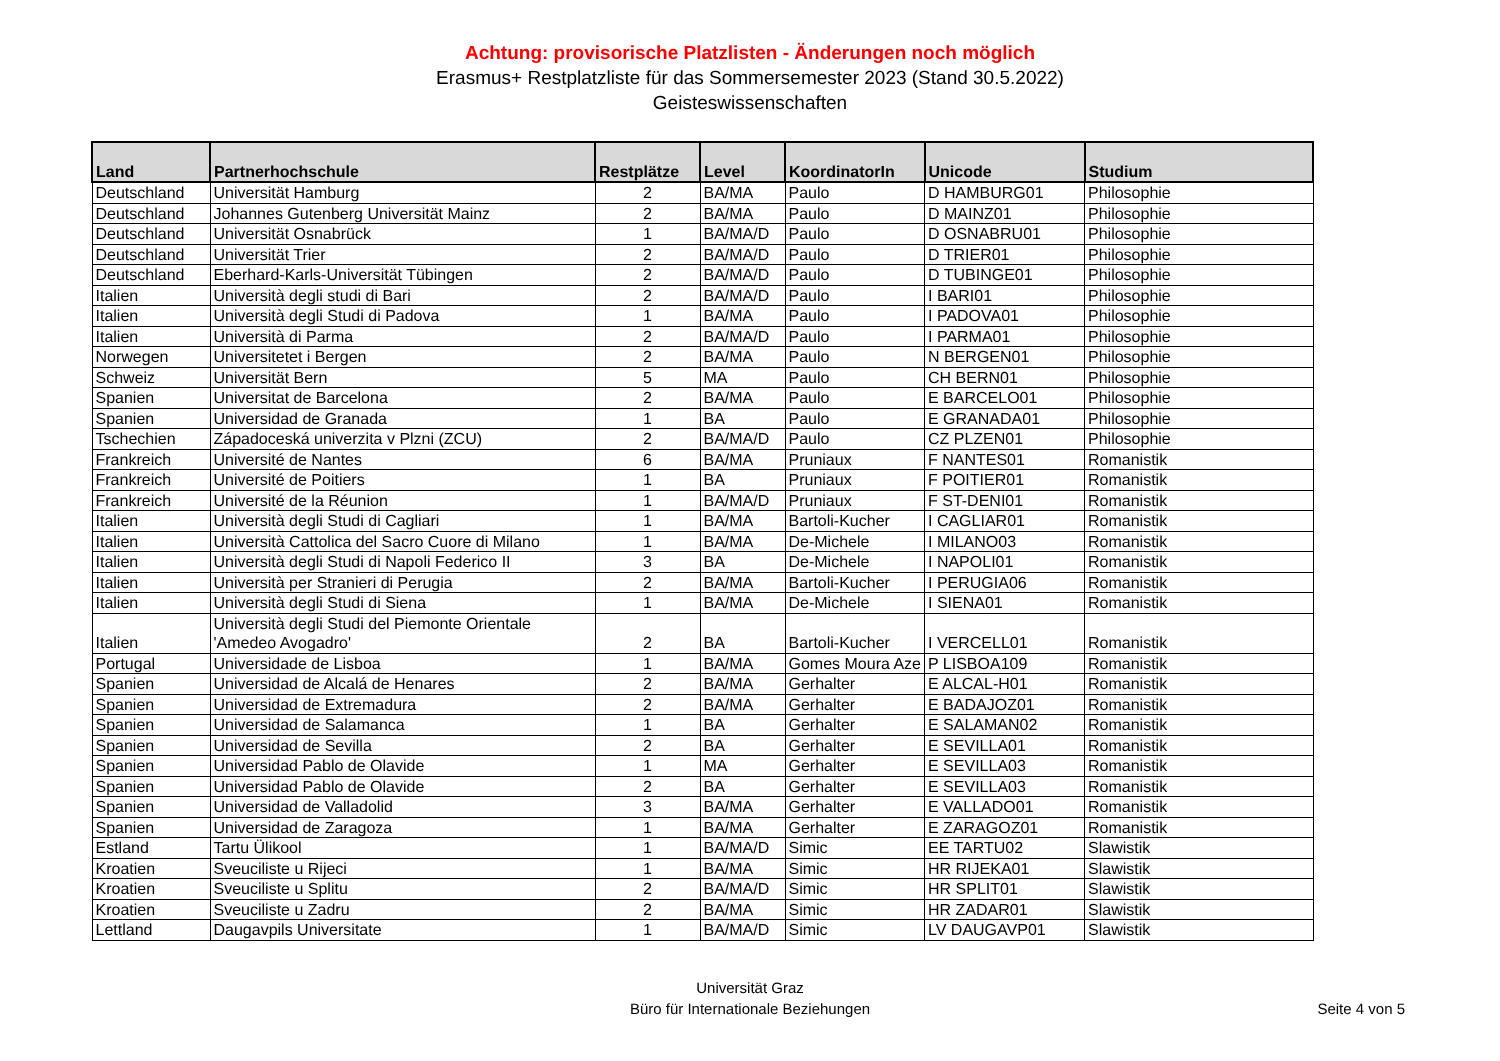Achtung: provisorische Platzlisten - Änderungen noch möglich
Erasmus+ Restplatzliste für das Sommersemester 2023 (Stand 30.5.2022)
Geisteswissenschaften
| Land | Partnerhochschule | Restplätze | Level | KoordinatorIn | Unicode | Studium |
| --- | --- | --- | --- | --- | --- | --- |
| Deutschland | Universität Hamburg | 2 | BA/MA | Paulo | D HAMBURG01 | Philosophie |
| Deutschland | Johannes Gutenberg Universität Mainz | 2 | BA/MA | Paulo | D MAINZ01 | Philosophie |
| Deutschland | Universität Osnabrück | 1 | BA/MA/D | Paulo | D OSNABRU01 | Philosophie |
| Deutschland | Universität Trier | 2 | BA/MA/D | Paulo | D TRIER01 | Philosophie |
| Deutschland | Eberhard-Karls-Universität Tübingen | 2 | BA/MA/D | Paulo | D TUBINGE01 | Philosophie |
| Italien | Università degli studi di Bari | 2 | BA/MA/D | Paulo | I BARI01 | Philosophie |
| Italien | Università degli Studi di Padova | 1 | BA/MA | Paulo | I PADOVA01 | Philosophie |
| Italien | Università di Parma | 2 | BA/MA/D | Paulo | I PARMA01 | Philosophie |
| Norwegen | Universitetet i Bergen | 2 | BA/MA | Paulo | N BERGEN01 | Philosophie |
| Schweiz | Universität Bern | 5 | MA | Paulo | CH BERN01 | Philosophie |
| Spanien | Universitat de Barcelona | 2 | BA/MA | Paulo | E BARCELO01 | Philosophie |
| Spanien | Universidad de Granada | 1 | BA | Paulo | E GRANADA01 | Philosophie |
| Tschechien | Západoceská univerzita v Plzni (ZCU) | 2 | BA/MA/D | Paulo | CZ PLZEN01 | Philosophie |
| Frankreich | Université de Nantes | 6 | BA/MA | Pruniaux | F NANTES01 | Romanistik |
| Frankreich | Université de Poitiers | 1 | BA | Pruniaux | F POITIER01 | Romanistik |
| Frankreich | Université de la Réunion | 1 | BA/MA/D | Pruniaux | F ST-DENI01 | Romanistik |
| Italien | Università degli Studi di Cagliari | 1 | BA/MA | Bartoli-Kucher | I CAGLIAR01 | Romanistik |
| Italien | Università Cattolica del Sacro Cuore di Milano | 1 | BA/MA | De-Michele | I MILANO03 | Romanistik |
| Italien | Università degli Studi di Napoli Federico II | 3 | BA | De-Michele | I NAPOLI01 | Romanistik |
| Italien | Università per Stranieri di Perugia | 2 | BA/MA | Bartoli-Kucher | I PERUGIA06 | Romanistik |
| Italien | Università degli Studi di Siena | 1 | BA/MA | De-Michele | I SIENA01 | Romanistik |
| Italien | Università degli Studi del Piemonte Orientale 'Amedeo Avogadro' | 2 | BA | Bartoli-Kucher | I VERCELL01 | Romanistik |
| Portugal | Universidade de Lisboa | 1 | BA/MA | Gomes Moura Aze | P LISBOA109 | Romanistik |
| Spanien | Universidad de Alcalá de Henares | 2 | BA/MA | Gerhalter | E ALCAL-H01 | Romanistik |
| Spanien | Universidad de Extremadura | 2 | BA/MA | Gerhalter | E BADAJOZ01 | Romanistik |
| Spanien | Universidad de Salamanca | 1 | BA | Gerhalter | E SALAMAN02 | Romanistik |
| Spanien | Universidad de Sevilla | 2 | BA | Gerhalter | E SEVILLA01 | Romanistik |
| Spanien | Universidad Pablo de Olavide | 1 | MA | Gerhalter | E SEVILLA03 | Romanistik |
| Spanien | Universidad Pablo de Olavide | 2 | BA | Gerhalter | E SEVILLA03 | Romanistik |
| Spanien | Universidad de Valladolid | 3 | BA/MA | Gerhalter | E VALLADO01 | Romanistik |
| Spanien | Universidad de Zaragoza | 1 | BA/MA | Gerhalter | E ZARAGOZ01 | Romanistik |
| Estland | Tartu Ülikool | 1 | BA/MA/D | Simic | EE TARTU02 | Slawistik |
| Kroatien | Sveuciliste u Rijeci | 1 | BA/MA | Simic | HR RIJEKA01 | Slawistik |
| Kroatien | Sveuciliste u Splitu | 2 | BA/MA/D | Simic | HR SPLIT01 | Slawistik |
| Kroatien | Sveuciliste u Zadru | 2 | BA/MA | Simic | HR ZADAR01 | Slawistik |
| Lettland | Daugavpils Universitate | 1 | BA/MA/D | Simic | LV DAUGAVP01 | Slawistik |
Universität Graz
Büro für Internationale Beziehungen
Seite 4 von 5